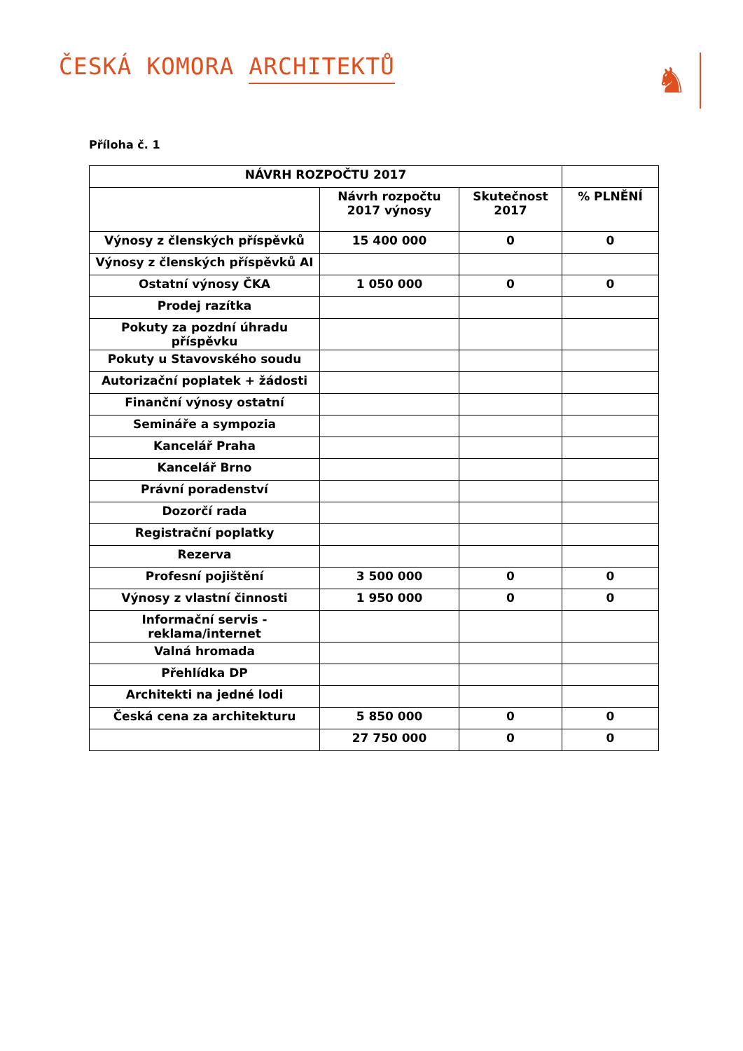ČESKÁ KOMORA ARCHITEKTŮ
♞
Příloha č. 1
| NÁVRH ROZPOČTU 2017 | | | |
| --- | --- | --- | --- |
| | Návrh rozpočtu 2017 výnosy | Skutečnost 2017 | % PLNĚNÍ |
| Výnosy z členských příspěvků | 15 400 000 | 0 | 0 |
| Výnosy z členských příspěvků AI | | | |
| Ostatní výnosy ČKA | 1 050 000 | 0 | 0 |
| Prodej razítka | | | |
| Pokuty za pozdní úhradu příspěvku | | | |
| Pokuty u Stavovského soudu | | | |
| Autorizační poplatek + žádosti | | | |
| Finanční výnosy ostatní | | | |
| Semináře a sympozia | | | |
| Kancelář Praha | | | |
| Kancelář Brno | | | |
| Právní poradenství | | | |
| Dozorčí rada | | | |
| Registrační poplatky | | | |
| Rezerva | | | |
| Profesní pojištění | 3 500 000 | 0 | 0 |
| Výnosy z vlastní činnosti | 1 950 000 | 0 | 0 |
| Informační servis - reklama/internet | | | |
| Valná hromada | | | |
| Přehlídka DP | | | |
| Architekti na jedné lodi | | | |
| Česká cena za architekturu | 5 850 000 | 0 | 0 |
| | 27 750 000 | 0 | 0 |